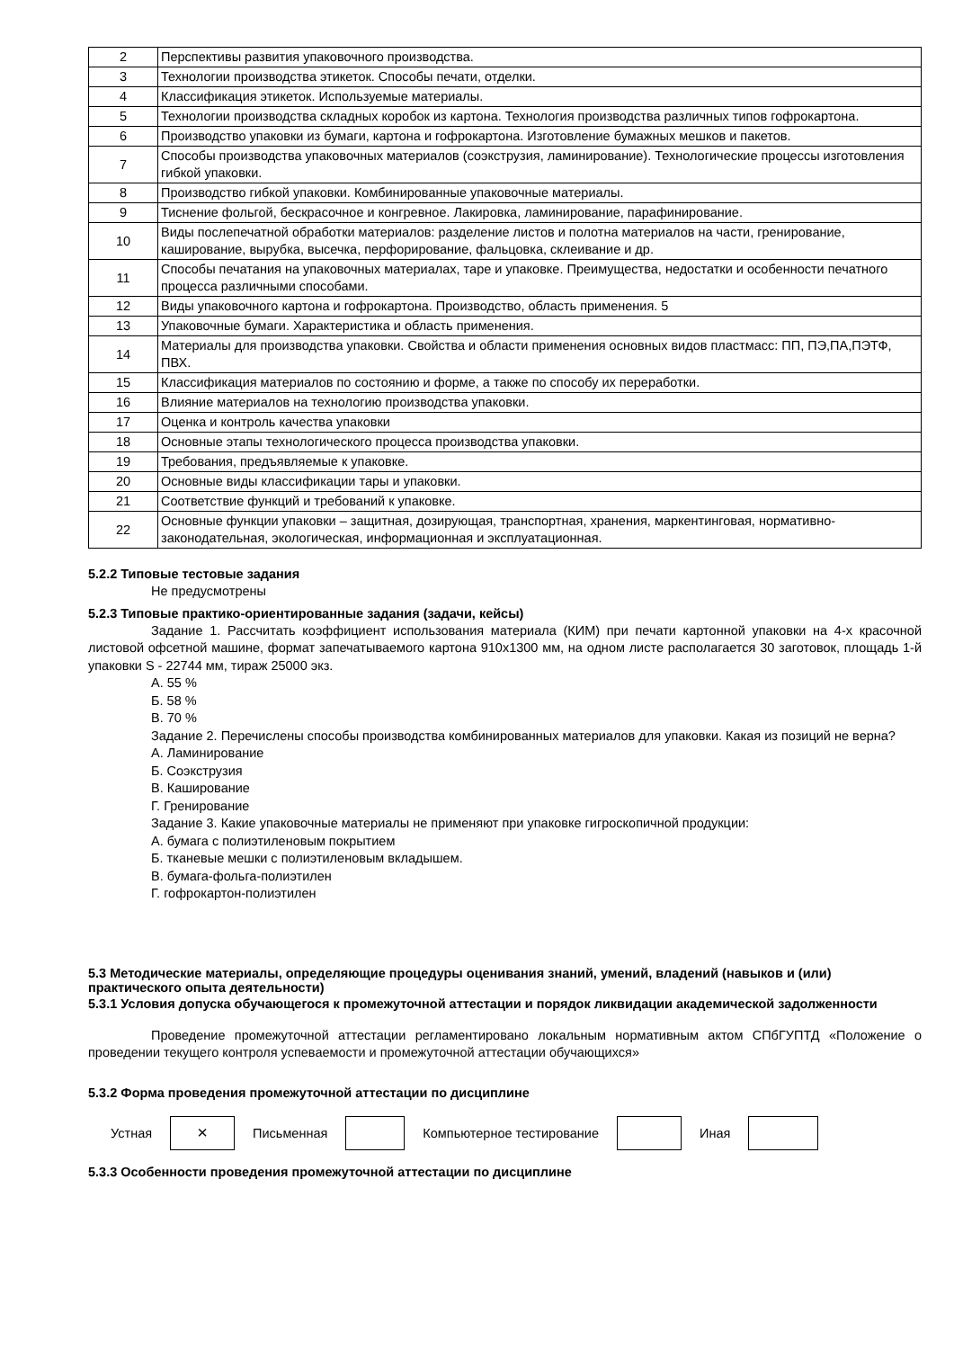| 2 | Перспективы развития упаковочного производства. |
| 3 | Технологии производства этикеток. Способы печати, отделки. |
| 4 | Классификация этикеток. Используемые материалы. |
| 5 | Технологии производства складных коробок из картона. Технология производства различных типов гофрокартона. |
| 6 | Производство упаковки из бумаги, картона и гофрокартона. Изготовление бумажных мешков и пакетов. |
| 7 | Способы производства упаковочных материалов (соэкструзия, ламинирование). Технологические процессы изготовления гибкой упаковки. |
| 8 | Производство гибкой упаковки. Комбинированные упаковочные материалы. |
| 9 | Тиснение фольгой, бескрасочное и конгревное. Лакировка, ламинирование, парафинирование. |
| 10 | Виды послепечатной обработки материалов: разделение листов и полотна материалов на части, гренирование, каширование, вырубка, высечка, перфорирование, фальцовка, склеивание и др. |
| 11 | Способы печатания на упаковочных материалах, таре и упаковке. Преимущества, недостатки и особенности печатного процесса различными способами. |
| 12 | Виды упаковочного картона и гофрокартона. Производство, область применения. 5 |
| 13 | Упаковочные бумаги. Характеристика и область применения. |
| 14 | Материалы для производства упаковки. Свойства и области применения основных видов пластмасс: ПП, ПЭ,ПА,ПЭТФ, ПВХ. |
| 15 | Классификация материалов по состоянию и форме, а также по способу их переработки. |
| 16 | Влияние материалов на технологию производства упаковки. |
| 17 | Оценка и контроль качества упаковки |
| 18 | Основные этапы технологического процесса производства упаковки. |
| 19 | Требования, предъявляемые к упаковке. |
| 20 | Основные виды классификации тары и упаковки. |
| 21 | Соответствие функций и требований к упаковке. |
| 22 | Основные функции упаковки – защитная, дозирующая, транспортная, хранения, маркентинговая, нормативно-законодательная, экологическая, информационная и эксплуатационная. |
5.2.2 Типовые тестовые задания
Не предусмотрены
5.2.3 Типовые практико-ориентированные задания (задачи, кейсы)
Задание 1. Рассчитать коэффициент использования материала (КИМ) при печати картонной упаковки на 4-х красочной листовой офсетной машине, формат запечатываемого картона 910х1300 мм, на одном листе располагается 30 заготовок, площадь 1-й упаковки S - 22744 мм, тираж 25000 экз.
А. 55 %
Б. 58 %
В. 70 %
Задание 2. Перечислены способы производства комбинированных материалов для упаковки. Какая из позиций не верна?
А. Ламинирование
Б. Соэкструзия
В. Каширование
Г. Гренирование
Задание 3. Какие упаковочные материалы не применяют при упаковке гигроскопичной продукции:
А. бумага с полиэтиленовым покрытием
Б. тканевые мешки с полиэтиленовым вкладышем.
В. бумага-фольга-полиэтилен
Г. гофрокартон-полиэтилен
5.3 Методические материалы, определяющие процедуры оценивания знаний, умений, владений (навыков и (или) практического опыта деятельности)
5.3.1 Условия допуска обучающегося к промежуточной аттестации и порядок ликвидации академической задолженности
Проведение промежуточной аттестации регламентировано локальным нормативным актом СПбГУПТД «Положение о проведении текущего контроля успеваемости и промежуточной аттестации обучающихся»
5.3.2 Форма проведения промежуточной аттестации по дисциплине
Устная
×
Письменная Компьютерное тестирование Иная
5.3.3 Особенности проведения промежуточной аттестации по дисциплине